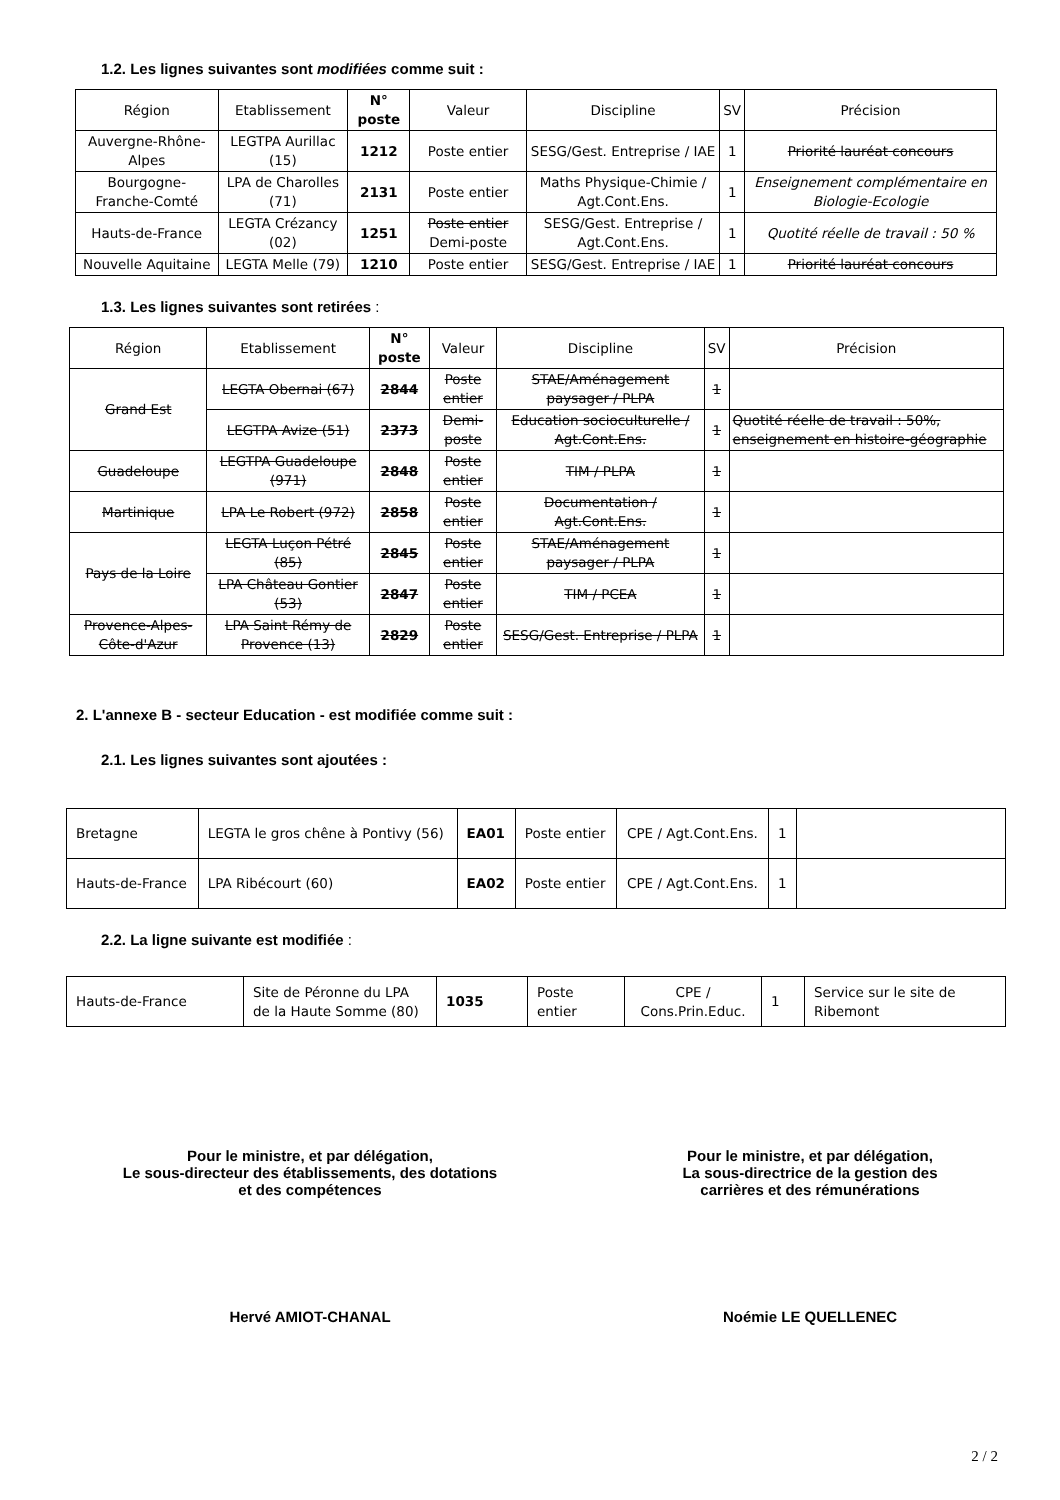1.2. Les lignes suivantes sont modifiées comme suit :
| Région | Etablissement | N° poste | Valeur | Discipline | SV | Précision |
| --- | --- | --- | --- | --- | --- | --- |
| Auvergne-Rhône-Alpes | LEGTPA Aurillac (15) | 1212 | Poste entier | SESG/Gest. Entreprise / IAE | 1 | Priorité lauréat concours |
| Bourgogne-Franche-Comté | LPA de Charolles (71) | 2131 | Poste entier | Maths Physique-Chimie / Agt.Cont.Ens. | 1 | Enseignement complémentaire en Biologie-Ecologie |
| Hauts-de-France | LEGTA Crézancy (02) | 1251 | Poste entier Demi-poste | SESG/Gest. Entreprise / Agt.Cont.Ens. | 1 | Quotité réelle de travail : 50 % |
| Nouvelle Aquitaine | LEGTA Melle (79) | 1210 | Poste entier | SESG/Gest. Entreprise / IAE | 1 | Priorité lauréat concours |
1.3. Les lignes suivantes sont retirées :
| Région | Etablissement | N° poste | Valeur | Discipline | SV | Précision |
| --- | --- | --- | --- | --- | --- | --- |
| Grand Est | LEGTA Obernai (67) | 2844 | Poste entier | STAE/Aménagement paysager / PLPA | 1 | |
| | LEGTPA Avize (51) | 2373 | Demi-poste | Education socioculturelle / Agt.Cont.Ens. | 1 | Quotité réelle de travail : 50%, enseignement en histoire-géographie |
| Guadeloupe | LEGTPA Guadeloupe (971) | 2848 | Poste entier | TIM / PLPA | 1 | |
| Martinique | LPA Le Robert (972) | 2858 | Poste entier | Documentation / Agt.Cont.Ens. | 1 | |
| Pays de la Loire | LEGTA Luçon Pétré (85) | 2845 | Poste entier | STAE/Aménagement paysager / PLPA | 1 | |
| | LPA Château Gontier (53) | 2847 | Poste entier | TIM / PCEA | 1 | |
| Provence-Alpes-Côte-d'Azur | LPA Saint Rémy de Provence (13) | 2829 | Poste entier | SESG/Gest. Entreprise / PLPA | 1 | |
2. L'annexe B - secteur Education - est modifiée comme suit :
2.1. Les lignes suivantes sont ajoutées :
| Bretagne | LEGTA le gros chêne à Pontivy (56) | EA01 | Poste entier | CPE / Agt.Cont.Ens. | 1 | |
| Hauts-de-France | LPA Ribécourt (60) | EA02 | Poste entier | CPE / Agt.Cont.Ens. | 1 | |
2.2. La ligne suivante est modifiée :
| Hauts-de-France | Site de Péronne du LPA de la Haute Somme (80) | 1035 | Poste entier | CPE / Cons.Prin.Educ. | 1 | Service sur le site de Ribemont |
Pour le ministre, et par délégation,
Le sous-directeur des établissements, des dotations
et des compétences
Pour le ministre, et par délégation,
La sous-directrice de la gestion des
carrières et des rémunérations
Hervé AMIOT-CHANAL Noémie LE QUELLENEC
2 / 2